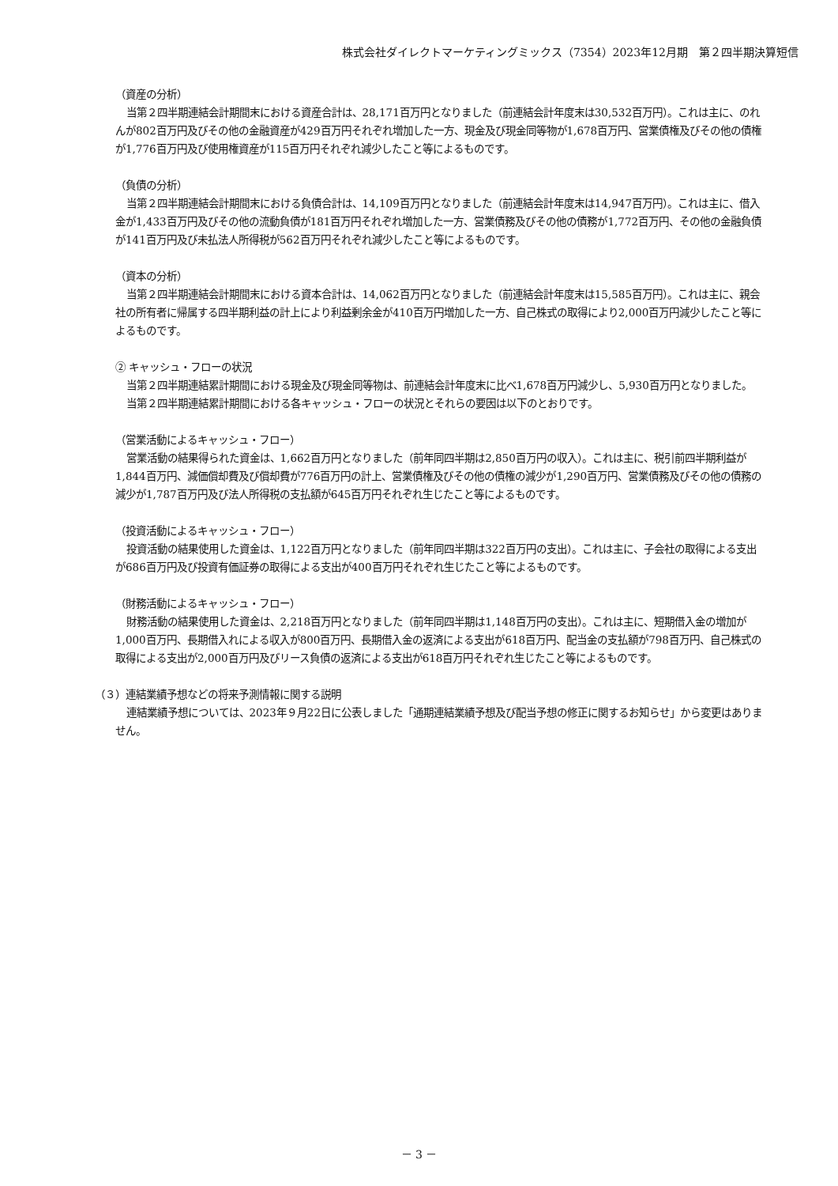株式会社ダイレクトマーケティングミックス（7354）2023年12月期　第２四半期決算短信
（資産の分析）
当第２四半期連結会計期間末における資産合計は、28,171百万円となりました（前連結会計年度末は30,532百万円）。これは主に、のれんが802百万円及びその他の金融資産が429百万円それぞれ増加した一方、現金及び現金同等物が1,678百万円、営業債権及びその他の債権が1,776百万円及び使用権資産が115百万円それぞれ減少したこと等によるものです。
（負債の分析）
当第２四半期連結会計期間末における負債合計は、14,109百万円となりました（前連結会計年度末は14,947百万円）。これは主に、借入金が1,433百万円及びその他の流動負債が181百万円それぞれ増加した一方、営業債務及びその他の債務が1,772百万円、その他の金融負債が141百万円及び未払法人所得税が562百万円それぞれ減少したこと等によるものです。
（資本の分析）
当第２四半期連結会計期間末における資本合計は、14,062百万円となりました（前連結会計年度末は15,585百万円）。これは主に、親会社の所有者に帰属する四半期利益の計上により利益剰余金が410百万円増加した一方、自己株式の取得により2,000百万円減少したこと等によるものです。
② キャッシュ・フローの状況
当第２四半期連結累計期間における現金及び現金同等物は、前連結会計年度末に比べ1,678百万円減少し、5,930百万円となりました。
当第２四半期連結累計期間における各キャッシュ・フローの状況とそれらの要因は以下のとおりです。
（営業活動によるキャッシュ・フロー）
営業活動の結果得られた資金は、1,662百万円となりました（前年同四半期は2,850百万円の収入）。これは主に、税引前四半期利益が1,844百万円、減価償却費及び償却費が776百万円の計上、営業債権及びその他の債権の減少が1,290百万円、営業債務及びその他の債務の減少が1,787百万円及び法人所得税の支払額が645百万円それぞれ生じたこと等によるものです。
（投資活動によるキャッシュ・フロー）
投資活動の結果使用した資金は、1,122百万円となりました（前年同四半期は322百万円の支出）。これは主に、子会社の取得による支出が686百万円及び投資有価証券の取得による支出が400百万円それぞれ生じたこと等によるものです。
（財務活動によるキャッシュ・フロー）
財務活動の結果使用した資金は、2,218百万円となりました（前年同四半期は1,148百万円の支出）。これは主に、短期借入金の増加が1,000百万円、長期借入れによる収入が800百万円、長期借入金の返済による支出が618百万円、配当金の支払額が798百万円、自己株式の取得による支出が2,000百万円及びリース負債の返済による支出が618百万円それぞれ生じたこと等によるものです。
（３）連結業績予想などの将来予測情報に関する説明
連結業績予想については、2023年９月22日に公表しました「通期連結業績予想及び配当予想の修正に関するお知らせ」から変更はありません。
－ 3 －